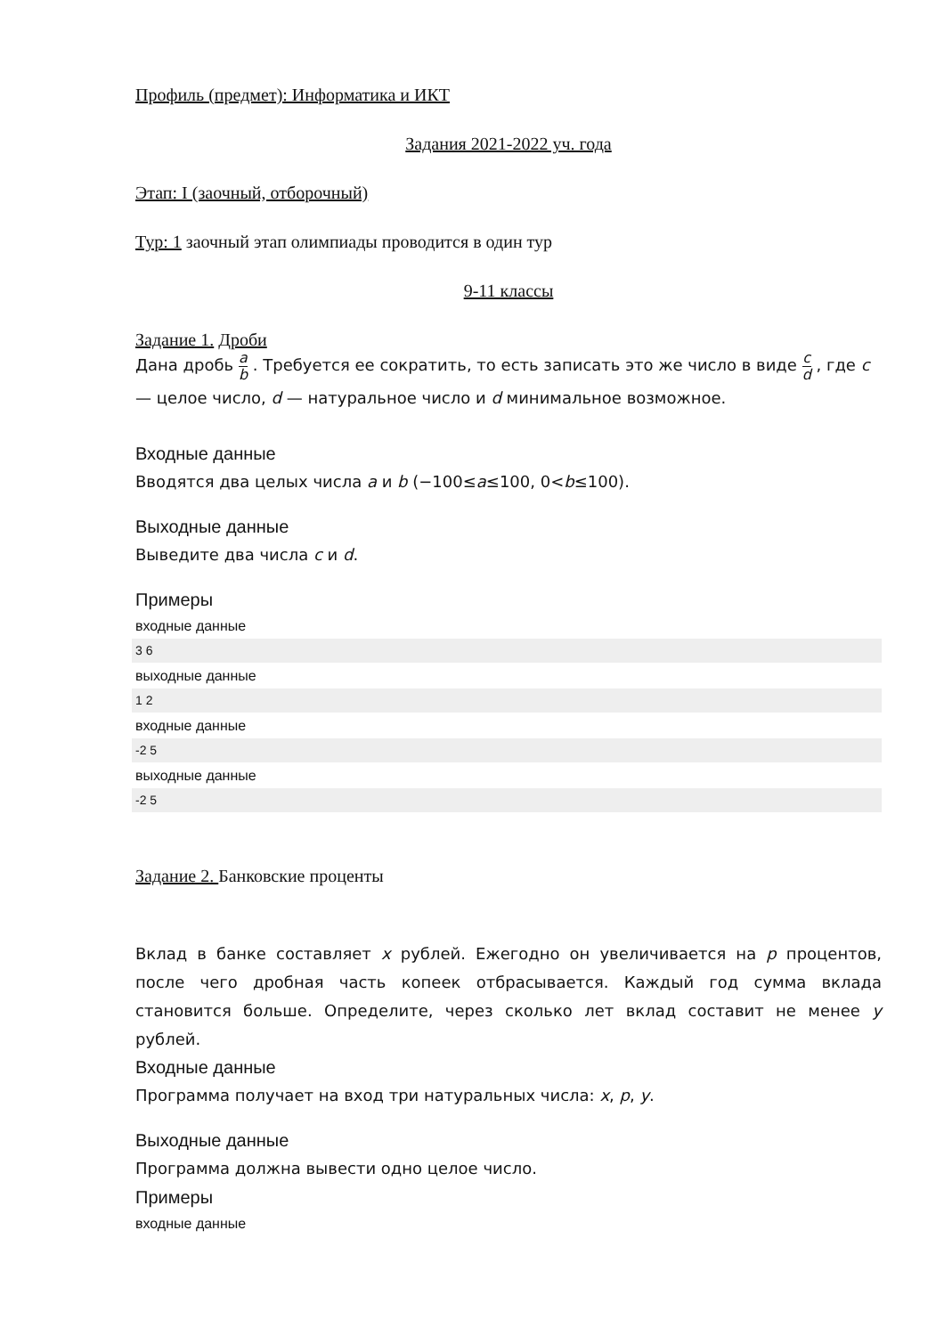Профиль (предмет): Информатика и ИКТ
Задания 2021-2022 уч. года
Этап: I (заочный, отборочный)
Тур: 1 заочный этап олимпиады проводится в один тур
9-11 классы
Задание 1. Дроби
Дана дробь a b . Требуется ее сократить, то есть записать это же число в виде c d , где c — целое число, d — натуральное число и d минимальное возможное.
Входные данные
Вводятся два целых числа a и b (−100≤a≤100, 0<b≤100).
Выходные данные
Выведите два числа c и d.
Примеры
входные данные
3 6
выходные данные
1 2
входные данные
-2 5
выходные данные
-2 5
Задание 2. Банковские проценты
Вклад в банке составляет x рублей. Ежегодно он увеличивается на p процентов, после чего дробная часть копеек отбрасывается. Каждый год сумма вклада становится больше. Определите, через сколько лет вклад составит не менее y рублей.
Входные данные
Программа получает на вход три натуральных числа: x, p, y.
Выходные данные
Программа должна вывести одно целое число.
Примеры
входные данные